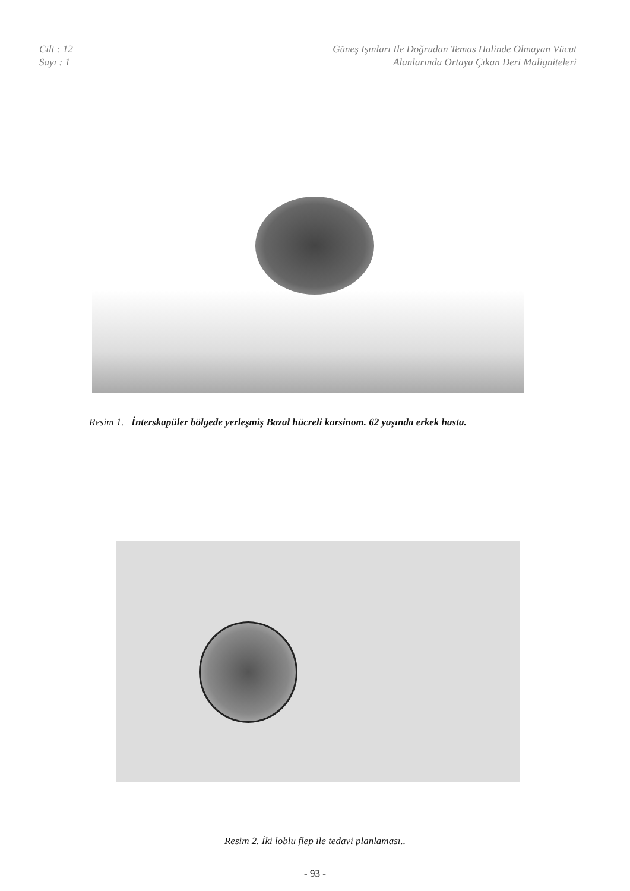Cilt : 12
Sayı : 1
Güneş Işınları Ile Doğrudan Temas Halinde Olmayan Vücut
Alanlarında Ortaya Çıkan Deri Maligniteleri
Resim 1. İnterskapüler bölgede yerleşmiş Bazal hücreli karsinom. 62 yaşında erkek hasta.
Resim 2. İki loblu flep ile tedavi planlaması..
- 93 -